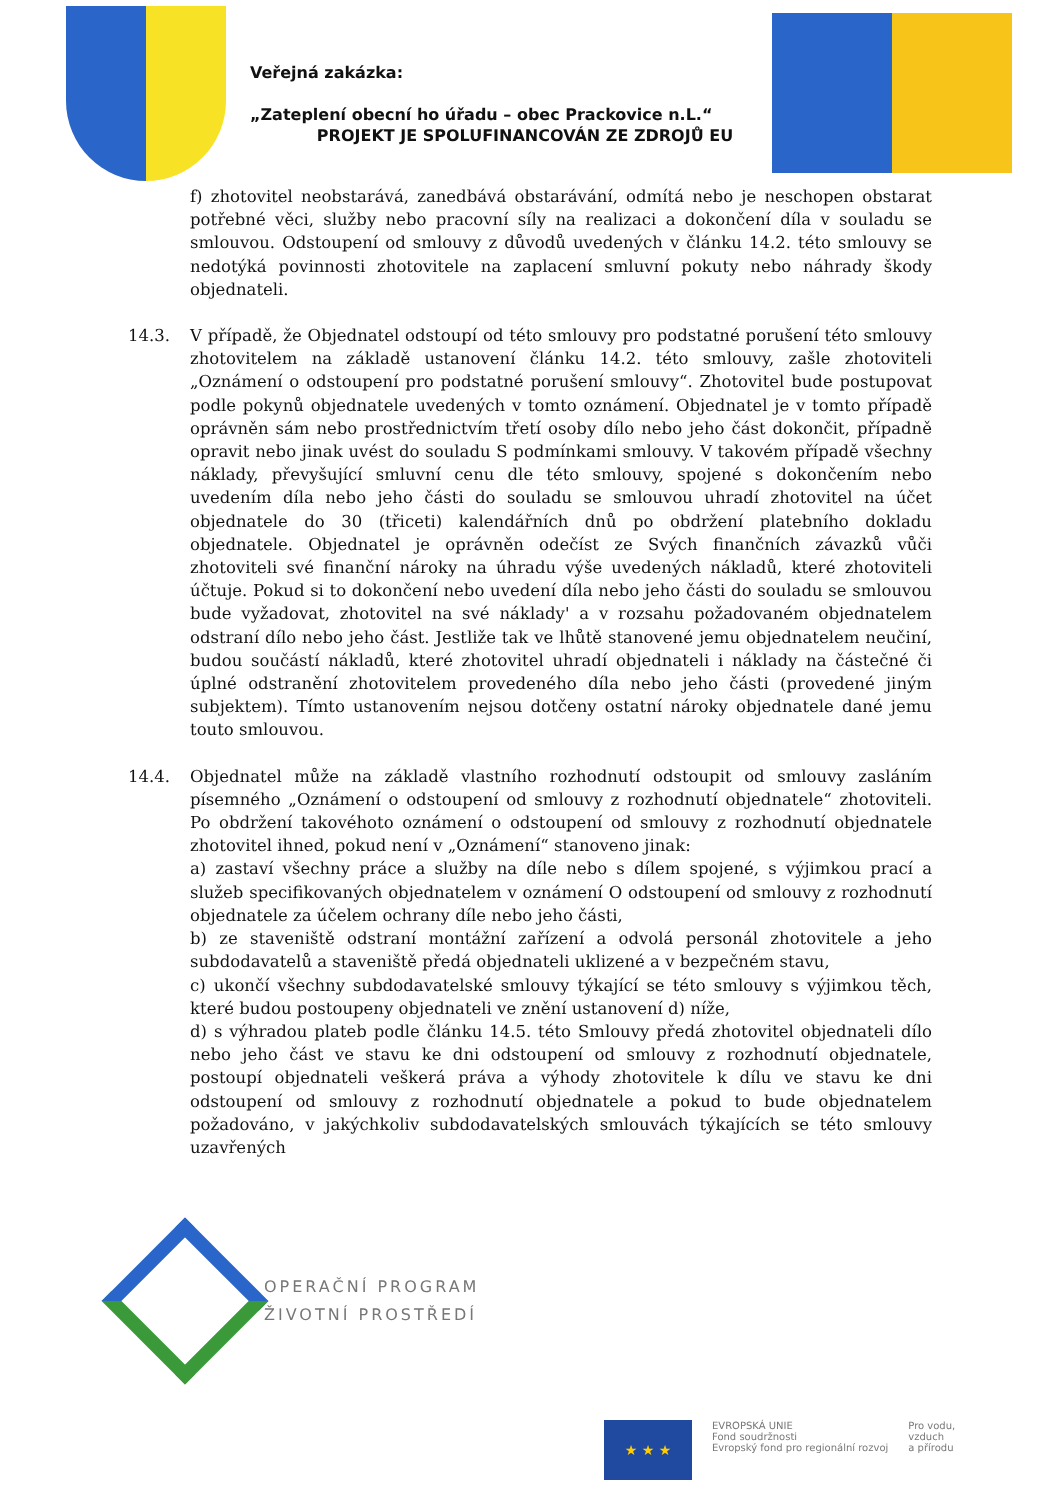Veřejná zakázka:
„Zateplení obecní ho úřadu – obec Prackovice n.L.“
PROJEKT JE SPOLUFINANCOVÁN ZE ZDROJŮ EU
f) zhotovitel neobstarává, zanedbává obstarávání, odmítá nebo je neschopen obstarat potřebné věci, služby nebo pracovní síly na realizaci a dokončení díla v souladu se smlouvou. Odstoupení od smlouvy z důvodů uvedených v článku 14.2. této smlouvy se nedotýká povinnosti zhotovitele na zaplacení smluvní pokuty nebo náhrady škody objednateli.
14.3. V případě, že Objednatel odstoupí od této smlouvy pro podstatné porušení této smlouvy zhotovitelem na základě ustanovení článku 14.2. této smlouvy, zašle zhotoviteli „Oznámení o odstoupení pro podstatné porušení smlouvy“. Zhotovitel bude postupovat podle pokynů objednatele uvedených v tomto oznámení. Objednatel je v tomto případě oprávněn sám nebo prostřednictvím třetí osoby dílo nebo jeho část dokončit, případně opravit nebo jinak uvést do souladu S podmínkami smlouvy. V takovém případě všechny náklady, převyšující smluvní cenu dle této smlouvy, spojené s dokončením nebo uvedením díla nebo jeho části do souladu se smlouvou uhradí zhotovitel na účet objednatele do 30 (třiceti) kalendářních dnů po obdržení platebního dokladu objednatele. Objednatel je oprávněn odečíst ze Svých finančních závazků vůči zhotoviteli své finanční nároky na úhradu výše uvedených nákladů, které zhotoviteli účtuje. Pokud si to dokončení nebo uvedení díla nebo jeho části do souladu se smlouvou bude vyžadovat, zhotovitel na své náklady' a v rozsahu požadovaném objednatelem odstraní dílo nebo jeho část. Jestliže tak ve lhůtě stanovené jemu objednatelem neučiní, budou součástí nákladů, které zhotovitel uhradí objednateli i náklady na částečné či úplné odstranění zhotovitelem provedeného díla nebo jeho části (provedené jiným subjektem). Tímto ustanovením nejsou dotčeny ostatní nároky objednatele dané jemu touto smlouvou.
14.4. Objednatel může na základě vlastního rozhodnutí odstoupit od smlouvy zasláním písemného „Oznámení o odstoupení od smlouvy z rozhodnutí objednatele“ zhotoviteli. Po obdržení takovéhoto oznámení o odstoupení od smlouvy z rozhodnutí objednatele zhotovitel ihned, pokud není v „Oznámení“ stanoveno jinak:
a) zastaví všechny práce a služby na díle nebo s dílem spojené, s výjimkou prací a služeb specifikovaných objednatelem v oznámení O odstoupení od smlouvy z rozhodnutí objednatele za účelem ochrany díle nebo jeho části,
b) ze staveniště odstraní montážní zařízení a odvolá personál zhotovitele a jeho subdodavatelů a staveniště předá objednateli uklizené a v bezpečném stavu,
c) ukončí všechny subdodavatelské smlouvy týkající se této smlouvy s výjimkou těch, které budou postoupeny objednateli ve znění ustanovení d) níže,
d) s výhradou plateb podle článku 14.5. této Smlouvy předá zhotovitel objednateli dílo nebo jeho část ve stavu ke dni odstoupení od smlouvy z rozhodnutí objednatele, postoupí objednateli veškerá práva a výhody zhotovitele k dílu ve stavu ke dni odstoupení od smlouvy z rozhodnutí objednatele a pokud to bude objednatelem požadováno, v jakýchkoliv subdodavatelských smlouvách týkajících se této smlouvy uzavřených
OPERAČNÍ PROGRAM
ŽIVOTNÍ PROSTŘEDÍ
★ ★ ★
EVROPSKÁ UNIE
Fond soudržnosti
Evropský fond pro regionální rozvoj
Pro vodu,
vzduch
a přírodu